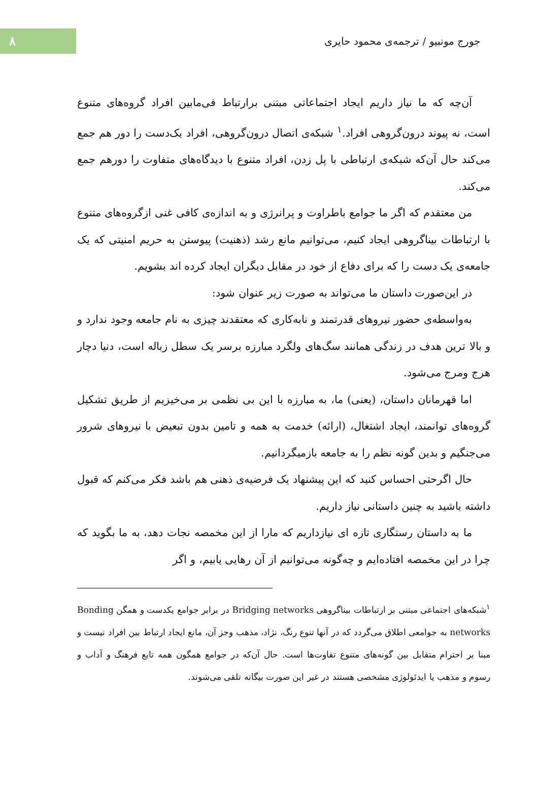۸
جورج مونبیو / ترجمه‌ی محمود حایری
آن‌چه که ما نیاز داریم ایجاد اجتماعاتی مبتنی برارتباط فی‌مابین افراد گروه‌های متنوع است، نه پیوند درون‌گروهی افراد.<sup>۱</sup> شبکه‌ی اتصال درون‌گروهی، افراد یک‌دست را دور هم جمع می‌کند حال آن‌که شبکه‌ی ارتباطی با پل زدن، افراد متنوع با دیدگاه‌های متفاوت را دورهم جمع می‌کند.
من معتقدم که اگر ما جوامع باطراوت و پرانرژی و به اندازه‌ی کافی غنی ازگروه‌های متنوع با ارتباطات بیناگروهی ایجاد کنیم، می‌توانیم مانع رشد (ذهنیت) پیوستن به حریم امنیتی که یک جامعه‌ی یک دست را که برای دفاع از خود در مقابل دیگران ایجاد کرده اند بشویم.
در این‌صورت داستان ما می‌تواند به صورت زیر عنوان شود:
به‌واسطه‌ی حضور نیروهای قدرتمند و نابه‌کاری که معتقدند چیزی به نام جامعه وجود ندارد و و بالا ترین هدف در زندگی همانند سگ‌های ولگرد مبارزه برسر یک سطل زباله است، دنیا دچار هرج ومرج می‌شود.
اما قهرمانان داستان، (یعنی) ما، به مبارزه با این بی نظمی بر می‌خیزیم از طریق تشکیل گروه‌های توانمند، ایجاد اشتغال، (ارائه) خدمت به همه و تامین بدون تبعیض با نیروهای شرور می‌جنگیم و بدین گونه نظم را به جامعه بازمیگردانیم.
حال اگرحتی احساس کنید که این پیشنهاد یک فرضیه‌ی ذهنی هم باشد فکر می‌کنم که قبول داشته باشید به چنین داستانی نیاز داریم.
ما به داستان رستگاری تازه ای نیازداریم که مارا از این مخمصه نجات دهد، به ما بگوید که چرا در این مخمصه افتاده‌ایم و چه‌گونه می‌توانیم از آن رهایی یابیم، و اگر
<sup>۱</sup> شبکه‌های اجتماعی مبتنی بر ارتباطات بیناگروهی Bridging networks در برابر جوامع یکدست و همگن Bonding networks به جوامعی اطلاق می‌گردد که در آنها تنوع رنگ، نژاد، مذهب وجز آن، مانع ایجاد ارتباط بین افراد نیست و مبنا بر احترام متقابل بین گونه‌های متنوع تفاوت‌ها است. حال آن‌که در جوامع همگون همه تابع فرهنگ و آداب و رسوم و مذهب یا ایدئولوژی مشخصی هستند در غیر این صورت بیگانه تلقی می‌شوند.